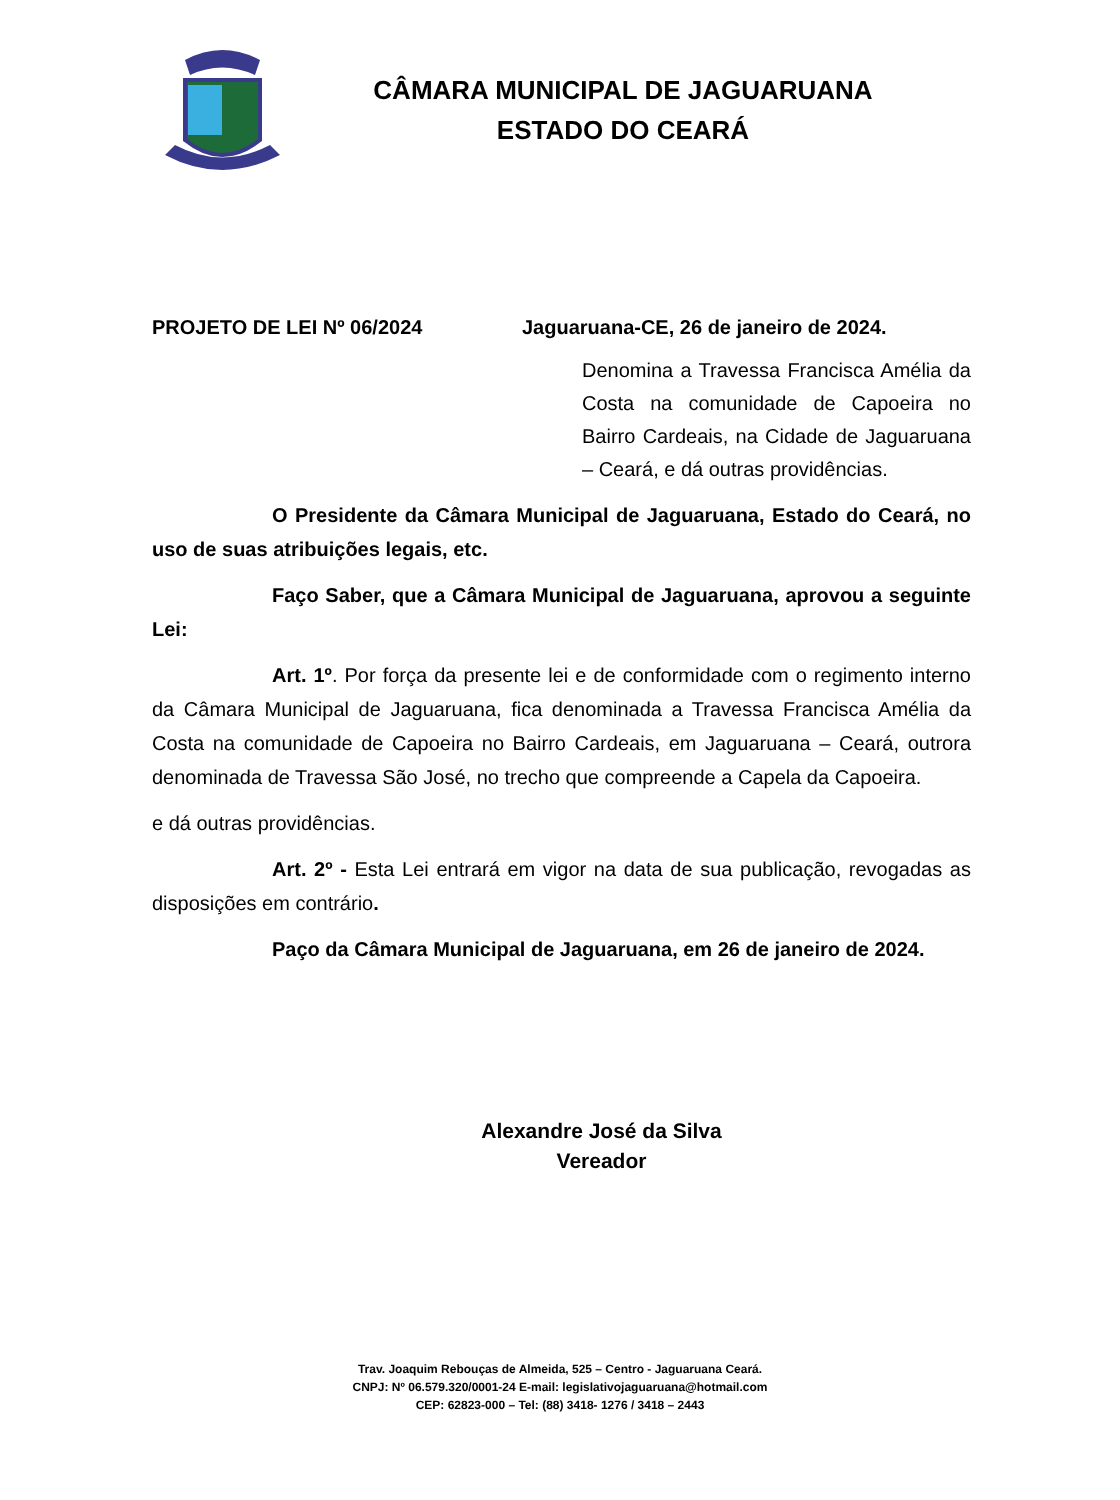CÂMARA MUNICIPAL DE JAGUARUANA
ESTADO DO CEARÁ
PROJETO DE LEI Nº 06/2024 Jaguaruana-CE, 26 de janeiro de 2024.
Denomina a Travessa Francisca Amélia da Costa na comunidade de Capoeira no Bairro Cardeais, na Cidade de Jaguaruana – Ceará, e dá outras providências.
O Presidente da Câmara Municipal de Jaguaruana, Estado do Ceará, no uso de suas atribuições legais, etc.
Faço Saber, que a Câmara Municipal de Jaguaruana, aprovou a seguinte Lei:
Art. 1º. Por força da presente lei e de conformidade com o regimento interno da Câmara Municipal de Jaguaruana, fica denominada a Travessa Francisca Amélia da Costa na comunidade de Capoeira no Bairro Cardeais, em Jaguaruana – Ceará, outrora denominada de Travessa São José, no trecho que compreende a Capela da Capoeira.
e dá outras providências.
Art. 2º - Esta Lei entrará em vigor na data de sua publicação, revogadas as disposições em contrário.
Paço da Câmara Municipal de Jaguaruana, em 26 de janeiro de 2024.
Alexandre José da Silva
Vereador
Trav. Joaquim Rebouças de Almeida, 525 – Centro - Jaguaruana Ceará.
CNPJ: Nº 06.579.320/0001-24 E-mail: legislativojaguaruana@hotmail.com
CEP: 62823-000 – Tel: (88) 3418- 1276 / 3418 – 2443